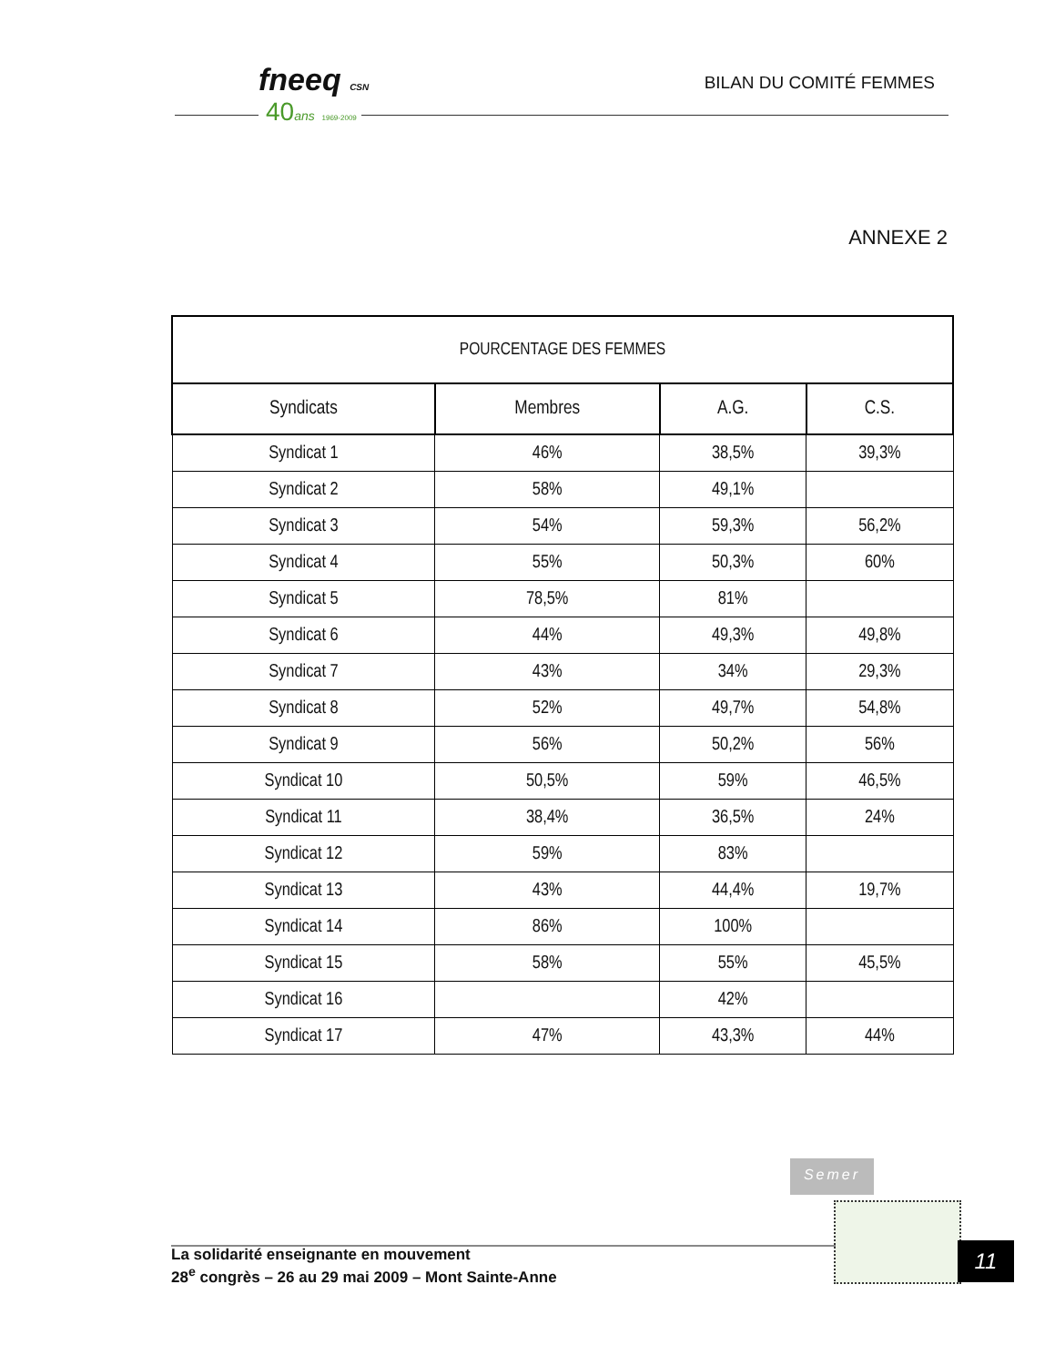fneeq CSN
40ans 1969-2009
BILAN DU COMITÉ FEMMES
ANNEXE 2
| POURCENTAGE DES FEMMES | | | |
| --- | --- | --- | --- |
| Syndicats | Membres | A.G. | C.S. |
| Syndicat 1 | 46% | 38,5% | 39,3% |
| Syndicat 2 | 58% | 49,1% | |
| Syndicat 3 | 54% | 59,3% | 56,2% |
| Syndicat 4 | 55% | 50,3% | 60% |
| Syndicat 5 | 78,5% | 81% | |
| Syndicat 6 | 44% | 49,3% | 49,8% |
| Syndicat 7 | 43% | 34% | 29,3% |
| Syndicat 8 | 52% | 49,7% | 54,8% |
| Syndicat 9 | 56% | 50,2% | 56% |
| Syndicat 10 | 50,5% | 59% | 46,5% |
| Syndicat 11 | 38,4% | 36,5% | 24% |
| Syndicat 12 | 59% | 83% | |
| Syndicat 13 | 43% | 44,4% | 19,7% |
| Syndicat 14 | 86% | 100% | |
| Syndicat 15 | 58% | 55% | 45,5% |
| Syndicat 16 | | 42% | |
| Syndicat 17 | 47% | 43,3% | 44% |
Semer
La solidarité enseignante en mouvement
28<sup>e</sup> congrès – 26 au 29 mai 2009 – Mont Sainte-Anne
11